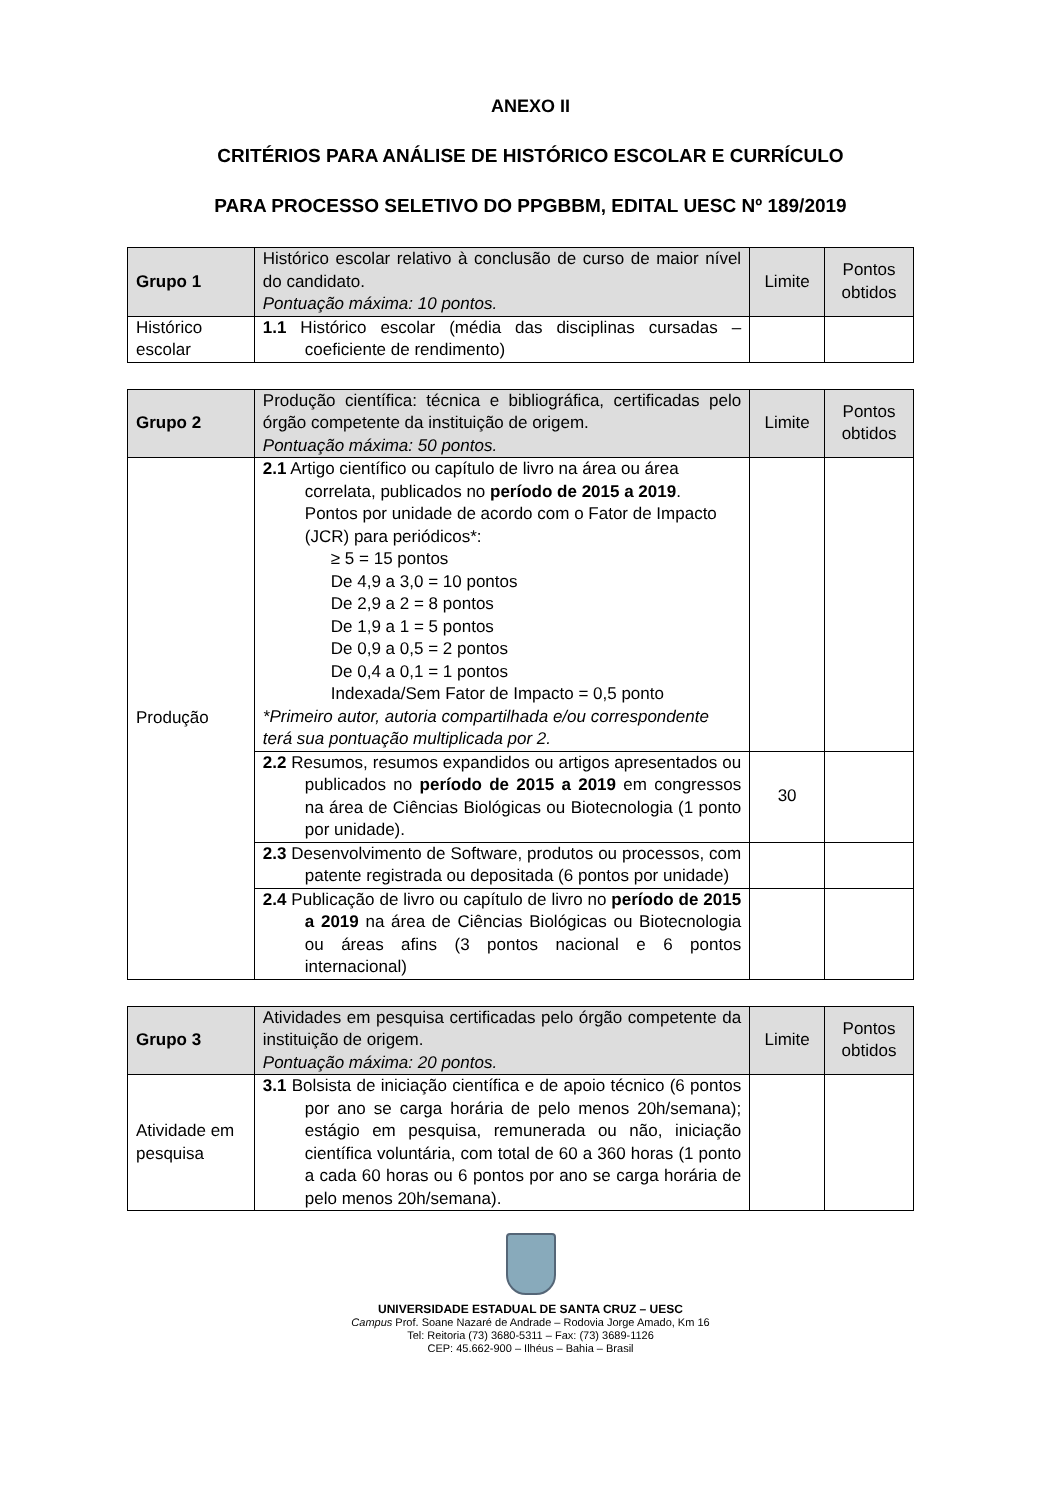ANEXO II
CRITÉRIOS PARA ANÁLISE DE HISTÓRICO ESCOLAR E CURRÍCULO
PARA PROCESSO SELETIVO DO PPGBBM, EDITAL UESC Nº 189/2019
| Grupo 1 | Histórico escolar relativo à conclusão de curso de maior nível do candidato. Pontuação máxima: 10 pontos. | Limite | Pontos obtidos |
| Histórico escolar | 1.1 Histórico escolar (média das disciplinas cursadas – coeficiente de rendimento) | | |
| Grupo 2 | Produção científica: técnica e bibliográfica, certificadas pelo órgão competente da instituição de origem. Pontuação máxima: 50 pontos. | Limite | Pontos obtidos |
| Produção | 2.1 Artigo científico ou capítulo de livro na área ou área correlata, publicados no período de 2015 a 2019 . Pontos por unidade de acordo com o Fator de Impacto (JCR) para periódicos*: ≥ 5 = 15 pontos De 4,9 a 3,0 = 10 pontos De 2,9 a 2 = 8 pontos De 1,9 a 1 = 5 pontos De 0,9 a 0,5 = 2 pontos De 0,4 a 0,1 = 1 pontos Indexada/Sem Fator de Impacto = 0,5 ponto *Primeiro autor, autoria compartilhada e/ou correspondente terá sua pontuação multiplicada por 2. | | |
| | 2.2 Resumos, resumos expandidos ou artigos apresentados ou publicados no período de 2015 a 2019 em congressos na área de Ciências Biológicas ou Biotecnologia (1 ponto por unidade). | 30 | |
| | 2.3 Desenvolvimento de Software, produtos ou processos, com patente registrada ou depositada (6 pontos por unidade) | | |
| | 2.4 Publicação de livro ou capítulo de livro no período de 2015 a 2019 na área de Ciências Biológicas ou Biotecnologia ou áreas afins (3 pontos nacional e 6 pontos internacional) | | |
| Grupo 3 | Atividades em pesquisa certificadas pelo órgão competente da instituição de origem. Pontuação máxima: 20 pontos. | Limite | Pontos obtidos |
| Atividade em pesquisa | 3.1 Bolsista de iniciação científica e de apoio técnico (6 pontos por ano se carga horária de pelo menos 20h/semana); estágio em pesquisa, remunerada ou não, iniciação científica voluntária, com total de 60 a 360 horas (1 ponto a cada 60 horas ou 6 pontos por ano se carga horária de pelo menos 20h/semana). | | |
UNIVERSIDADE ESTADUAL DE SANTA CRUZ – UESC
Campus Prof. Soane Nazaré de Andrade – Rodovia Jorge Amado, Km 16
Tel: Reitoria (73) 3680-5311 – Fax: (73) 3689-1126
CEP: 45.662-900 – Ilhéus – Bahia – Brasil